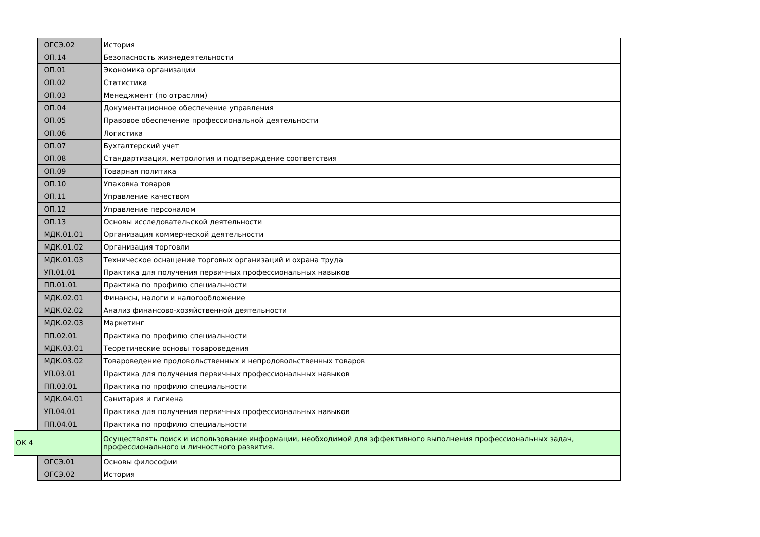| | ОГСЭ.02 | История |
| | ОП.14 | Безопасность жизнедеятельности |
| | ОП.01 | Экономика организации |
| | ОП.02 | Статистика |
| | ОП.03 | Менеджмент (по отраслям) |
| | ОП.04 | Документационное обеспечение управления |
| | ОП.05 | Правовое обеспечение профессиональной деятельности |
| | ОП.06 | Логистика |
| | ОП.07 | Бухгалтерский учет |
| | ОП.08 | Стандартизация, метрология и подтверждение соответствия |
| | ОП.09 | Товарная политика |
| | ОП.10 | Упаковка товаров |
| | ОП.11 | Управление качеством |
| | ОП.12 | Управление персоналом |
| | ОП.13 | Основы исследовательской деятельности |
| | МДК.01.01 | Организация коммерческой деятельности |
| | МДК.01.02 | Организация торговли |
| | МДК.01.03 | Техническое оснащение торговых организаций и охрана труда |
| | УП.01.01 | Практика для получения первичных профессиональных навыков |
| | ПП.01.01 | Практика по профилю специальности |
| | МДК.02.01 | Финансы, налоги и налогообложение |
| | МДК.02.02 | Анализ финансово-хозяйственной деятельности |
| | МДК.02.03 | Маркетинг |
| | ПП.02.01 | Практика по профилю специальности |
| | МДК.03.01 | Теоретические основы товароведения |
| | МДК.03.02 | Товароведение продовольственных и непродовольственных товаров |
| | УП.03.01 | Практика для получения первичных профессиональных навыков |
| | ПП.03.01 | Практика по профилю специальности |
| | МДК.04.01 | Санитария и гигиена |
| | УП.04.01 | Практика для получения первичных профессиональных навыков |
| | ПП.04.01 | Практика по профилю специальности |
| ОК 4 | | Осуществлять поиск и использование информации, необходимой для эффективного выполнения профессиональных задач, профессионального и личностного развития. |
| | ОГСЭ.01 | Основы философии |
| | ОГСЭ.02 | История |